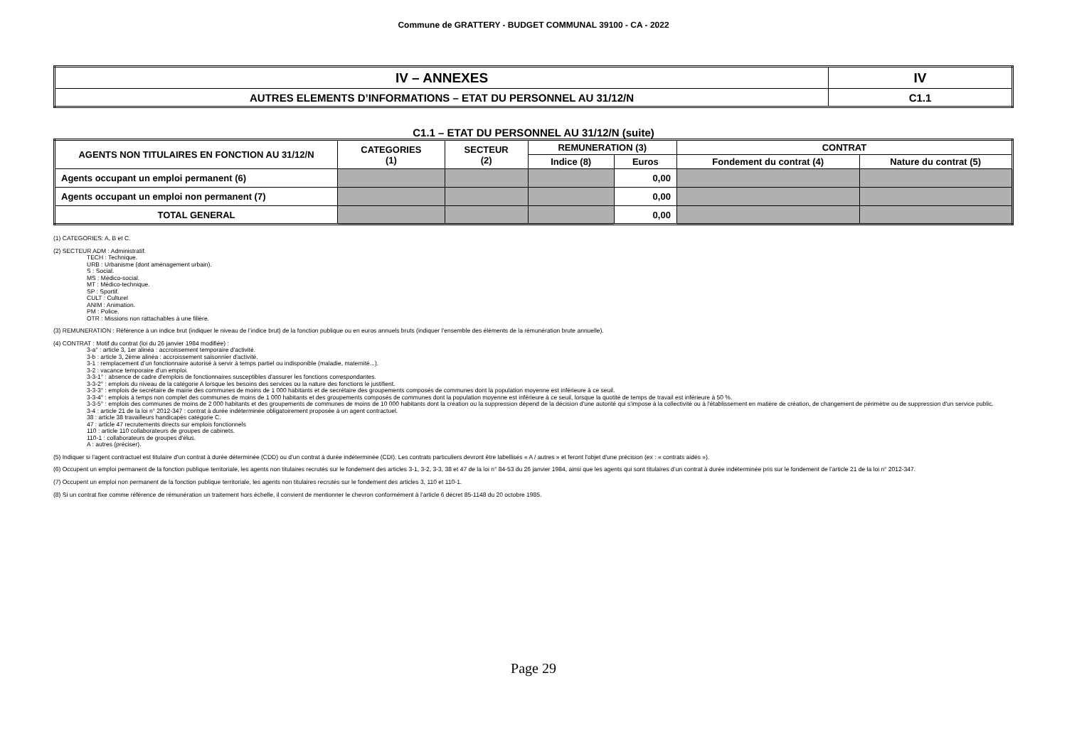Commune de GRATTERY - BUDGET COMMUNAL 39100 - CA - 2022
| IV – ANNEXES | IV |
| AUTRES ELEMENTS D’INFORMATIONS – ETAT DU PERSONNEL AU 31/12/N | C1.1 |
C1.1 – ETAT DU PERSONNEL AU 31/12/N (suite)
| AGENTS NON TITULAIRES EN FONCTION AU 31/12/N | CATEGORIES (1) | SECTEUR (2) | REMUNERATION (3) | | CONTRAT | |
| --- | --- | --- | --- | --- | --- | --- |
| | | | Indice (8) | Euros | Fondement du contrat (4) | Nature du contrat (5) |
| Agents occupant un emploi permanent (6) | | | | 0,00 | | |
| Agents occupant un emploi non permanent (7) | | | | 0,00 | | |
| TOTAL GENERAL | | | | 0,00 | | |
(1) CATEGORIES: A, B et C.
(2) SECTEUR ADM : Administratif.
TECH : Technique.
URB : Urbanisme (dont aménagement urbain).
S : Social.
MS : Médico-social.
MT : Médico-technique.
SP : Sportif.
CULT : Culturel
ANIM : Animation.
PM : Police.
OTR : Missions non rattachables à une filière.
(3) REMUNERATION : Référence à un indice brut (indiquer le niveau de l’indice brut) de la fonction publique ou en euros annuels bruts (indiquer l’ensemble des éléments de la rémunération brute annuelle).
(4) CONTRAT : Motif du contrat (loi du 26 janvier 1984 modifiée) :
3-a° : article 3, 1er alinéa : accroissement temporaire d'activité.
3-b : article 3, 2ème alinéa : accroissement saisonnier d'activité.
3-1 : remplacement d’un fonctionnaire autorisé à servir à temps partiel ou indisponible (maladie, maternité...).
3-2 : vacance temporaire d’un emploi.
3-3-1° : absence de cadre d'emplois de fonctionnaires susceptibles d'assurer les fonctions correspondantes.
3-3-2° : emplois du niveau de la catégorie A lorsque les besoins des services ou la nature des fonctions le justifient.
3-3-3° : emplois de secrétaire de mairie des communes de moins de 1 000 habitants et de secrétaire des groupements composés de communes dont la population moyenne est inférieure à ce seuil.
3-3-4° : emplois à temps non complet des communes de moins de 1 000 habitants et des groupements composés de communes dont la population moyenne est inférieure à ce seuil, lorsque la quotité de temps de travail est inférieure à 50 %.
3-3-5° : emplois des communes de moins de 2 000 habitants et des groupements de communes de moins de 10 000 habitants dont la création ou la suppression dépend de la décision d'une autorité qui s'impose à la collectivité ou à l'établissement en matière de création, de changement de périmètre ou de suppression d'un service public.
3-4 : article 21 de la loi n° 2012-347 : contrat à durée indéterminée obligatoirement proposée à un agent contractuel.
38 : article 38 travailleurs handicapés catégorie C.
47 : article 47 recrutements directs sur emplois fonctionnels
110 : article 110 collaborateurs de groupes de cabinets.
110-1 : collaborateurs de groupes d'élus.
A : autres (préciser).
(5) Indiquer si l’agent contractuel est titulaire d’un contrat à durée déterminée (CDD) ou d’un contrat à durée indéterminée (CDI). Les contrats particuliers devront être labellisés « A / autres » et feront l'objet d'une précision (ex : « contrats aidés »).
(6) Occupent un emploi permanent de la fonction publique territoriale, les agents non titulaires recrutés sur le fondement des articles 3-1, 3-2, 3-3, 38 et 47 de la loi n° 84-53 du 26 janvier 1984, ainsi que les agents qui sont titulaires d’un contrat à durée indéterminée pris sur le fondement de l’article 21 de la loi n° 2012-347.
(7) Occupent un emploi non permanent de la fonction publique territoriale, les agents non titulaires recrutés sur le fondement des articles 3, 110 et 110-1.
(8) Si un contrat fixe comme référence de rémunération un traitement hors échelle, il convient de mentionner le chevron conformément à l’article 6 décret 85-1148 du 20 octobre 1985.
Page 29